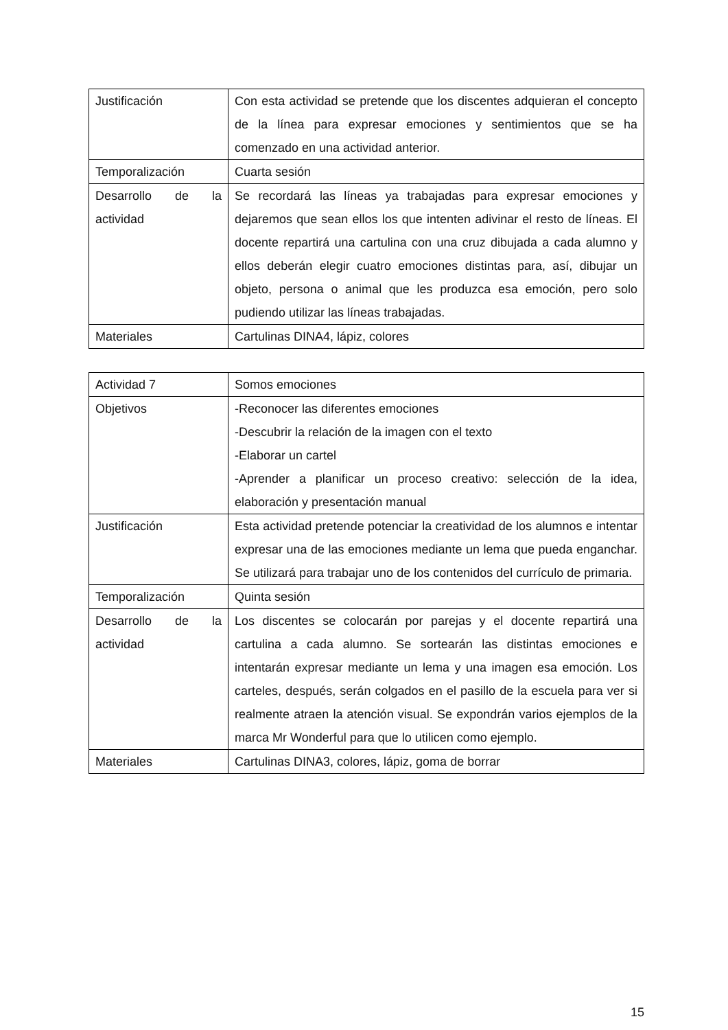| Justificación | Con esta actividad se pretende que los discentes adquieran el concepto de la línea para expresar emociones y sentimientos que se ha comenzado en una actividad anterior. |
| Temporalización | Cuarta sesión |
| Desarrollo de la actividad | Se recordará las líneas ya trabajadas para expresar emociones y dejaremos que sean ellos los que intenten adivinar el resto de líneas. El docente repartirá una cartulina con una cruz dibujada a cada alumno y ellos deberán elegir cuatro emociones distintas para, así, dibujar un objeto, persona o animal que les produzca esa emoción, pero solo pudiendo utilizar las líneas trabajadas. |
| Materiales | Cartulinas DINA4, lápiz, colores |
| Actividad 7 | Somos emociones |
| Objetivos | -Reconocer las diferentes emociones -Descubrir la relación de la imagen con el texto -Elaborar un cartel -Aprender a planificar un proceso creativo: selección de la idea, elaboración y presentación manual |
| Justificación | Esta actividad pretende potenciar la creatividad de los alumnos e intentar expresar una de las emociones mediante un lema que pueda enganchar. Se utilizará para trabajar uno de los contenidos del currículo de primaria. |
| Temporalización | Quinta sesión |
| Desarrollo de la actividad | Los discentes se colocarán por parejas y el docente repartirá una cartulina a cada alumno. Se sortearán las distintas emociones e intentarán expresar mediante un lema y una imagen esa emoción. Los carteles, después, serán colgados en el pasillo de la escuela para ver si realmente atraen la atención visual. Se expondrán varios ejemplos de la marca Mr Wonderful para que lo utilicen como ejemplo. |
| Materiales | Cartulinas DINA3, colores, lápiz, goma de borrar |
15